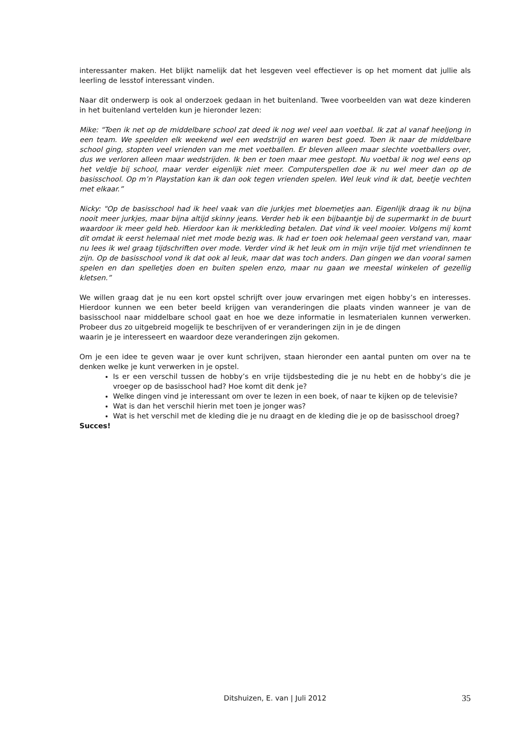interessanter maken. Het blijkt namelijk dat het lesgeven veel effectiever is op het moment dat jullie als leerling de lesstof interessant vinden.
Naar dit onderwerp is ook al onderzoek gedaan in het buitenland. Twee voorbeelden van wat deze kinderen in het buitenland vertelden kun je hieronder lezen:
Mike: "Toen ik net op de middelbare school zat deed ik nog wel veel aan voetbal. Ik zat al vanaf heeljong in een team. We speelden elk weekend wel een wedstrijd en waren best goed. Toen ik naar de middelbare school ging, stopten veel vrienden van me met voetballen. Er bleven alleen maar slechte voetballers over, dus we verloren alleen maar wedstrijden. Ik ben er toen maar mee gestopt. Nu voetbal ik nog wel eens op het veldje bij school, maar verder eigenlijk niet meer. Computerspellen doe ik nu wel meer dan op de basisschool. Op m’n Playstation kan ik dan ook tegen vrienden spelen. Wel leuk vind ik dat, beetje vechten met elkaar.”
Nicky: "Op de basisschool had ik heel vaak van die jurkjes met bloemetjes aan. Eigenlijk draag ik nu bijna nooit meer jurkjes, maar bijna altijd skinny jeans. Verder heb ik een bijbaantje bij de supermarkt in de buurt waardoor ik meer geld heb. Hierdoor kan ik merkkleding betalen. Dat vind ik veel mooier. Volgens mij komt dit omdat ik eerst helemaal niet met mode bezig was. Ik had er toen ook helemaal geen verstand van, maar nu lees ik wel graag tijdschriften over mode. Verder vind ik het leuk om in mijn vrije tijd met vriendinnen te zijn. Op de basisschool vond ik dat ook al leuk, maar dat was toch anders. Dan gingen we dan vooral samen spelen en dan spelletjes doen en buiten spelen enzo, maar nu gaan we meestal winkelen of gezellig kletsen.”
We willen graag dat je nu een kort opstel schrijft over jouw ervaringen met eigen hobby’s en interesses. Hierdoor kunnen we een beter beeld krijgen van veranderingen die plaats vinden wanneer je van de basisschool naar middelbare school gaat en hoe we deze informatie in lesmaterialen kunnen verwerken. Probeer dus zo uitgebreid mogelijk te beschrijven of er veranderingen zijn in je de dingen
waarin je je interesseert en waardoor deze veranderingen zijn gekomen.
Om je een idee te geven waar je over kunt schrijven, staan hieronder een aantal punten om over na te denken welke je kunt verwerken in je opstel.
Is er een verschil tussen de hobby’s en vrije tijdsbesteding die je nu hebt en de hobby’s die je vroeger op de basisschool had? Hoe komt dit denk je?
Welke dingen vind je interessant om over te lezen in een boek, of naar te kijken op de televisie?
Wat is dan het verschil hierin met toen je jonger was?
Wat is het verschil met de kleding die je nu draagt en de kleding die je op de basisschool droeg?
Succes!
Ditshuizen, E. van | Juli 2012
35